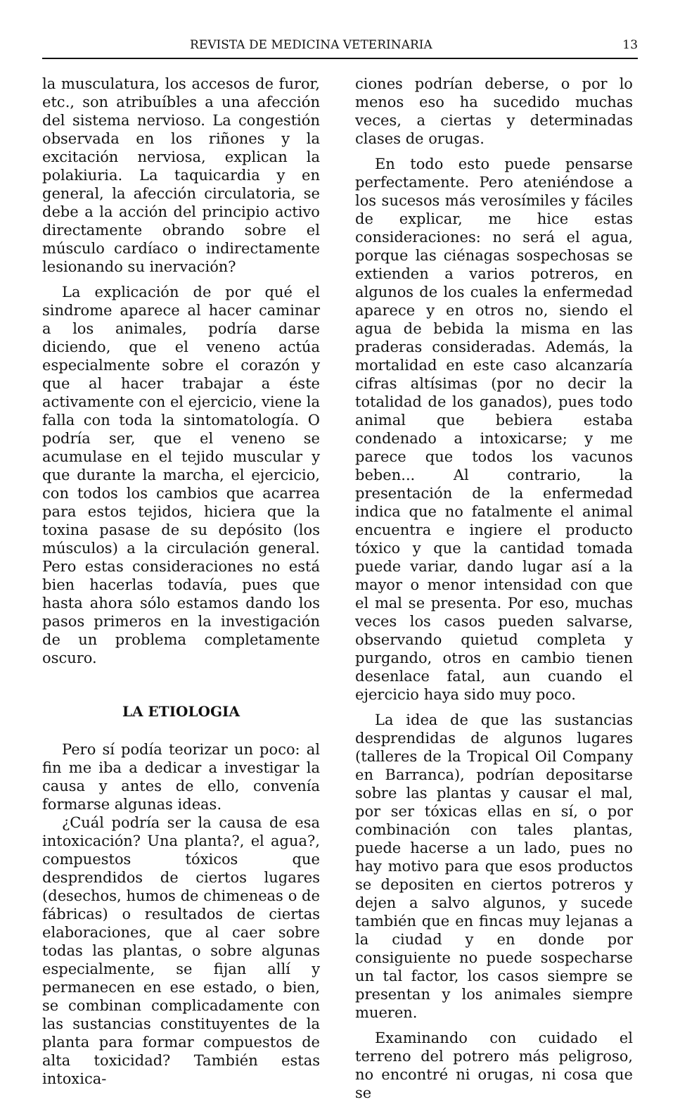REVISTA DE MEDICINA VETERINARIA 13
la musculatura, los accesos de furor, etc., son atribuíbles a una afección del sistema nervioso. La congestión observada en los riñones y la excitación nerviosa, explican la polakiuria. La taquicardia y en general, la afección circulatoria, se debe a la acción del principio activo directamente obrando sobre el músculo cardíaco o indirectamente lesionando su inervación?
La explicación de por qué el sindrome aparece al hacer caminar a los animales, podría darse diciendo, que el veneno actúa especialmente sobre el corazón y que al hacer trabajar a éste activamente con el ejercicio, viene la falla con toda la sintomatología. O podría ser, que el veneno se acumulase en el tejido muscular y que durante la marcha, el ejercicio, con todos los cambios que acarrea para estos tejidos, hiciera que la toxina pasase de su depósito (los músculos) a la circulación general. Pero estas consideraciones no está bien hacerlas todavía, pues que hasta ahora sólo estamos dando los pasos primeros en la investigación de un problema completamente oscuro.
LA ETIOLOGIA
Pero sí podía teorizar un poco: al fin me iba a dedicar a investigar la causa y antes de ello, convenía formarse algunas ideas.
¿Cuál podría ser la causa de esa intoxicación? Una planta?, el agua?, compuestos tóxicos que desprendidos de ciertos lugares (desechos, humos de chimeneas o de fábricas) o resultados de ciertas elaboraciones, que al caer sobre todas las plantas, o sobre algunas especialmente, se fijan allí y permanecen en ese estado, o bien, se combinan complicadamente con las sustancias constituyentes de la planta para formar compuestos de alta toxicidad? También estas intoxica-
ciones podrían deberse, o por lo menos eso ha sucedido muchas veces, a ciertas y determinadas clases de orugas.
En todo esto puede pensarse perfectamente. Pero ateniéndose a los sucesos más verosímiles y fáciles de explicar, me hice estas consideraciones: no será el agua, porque las ciénagas sospechosas se extienden a varios potreros, en algunos de los cuales la enfermedad aparece y en otros no, siendo el agua de bebida la misma en las praderas consideradas. Además, la mortalidad en este caso alcanzaría cifras altísimas (por no decir la totalidad de los ganados), pues todo animal que bebiera estaba condenado a intoxicarse; y me parece que todos los vacunos beben... Al contrario, la presentación de la enfermedad indica que no fatalmente el animal encuentra e ingiere el producto tóxico y que la cantidad tomada puede variar, dando lugar así a la mayor o menor intensidad con que el mal se presenta. Por eso, muchas veces los casos pueden salvarse, observando quietud completa y purgando, otros en cambio tienen desenlace fatal, aun cuando el ejercicio haya sido muy poco.
La idea de que las sustancias desprendidas de algunos lugares (talleres de la Tropical Oil Company en Barranca), podrían depositarse sobre las plantas y causar el mal, por ser tóxicas ellas en sí, o por combinación con tales plantas, puede hacerse a un lado, pues no hay motivo para que esos productos se depositen en ciertos potreros y dejen a salvo algunos, y sucede también que en fincas muy lejanas a la ciudad y en donde por consiguiente no puede sospecharse un tal factor, los casos siempre se presentan y los animales siempre mueren.
Examinando con cuidado el terreno del potrero más peligroso, no encontré ni orugas, ni cosa que se